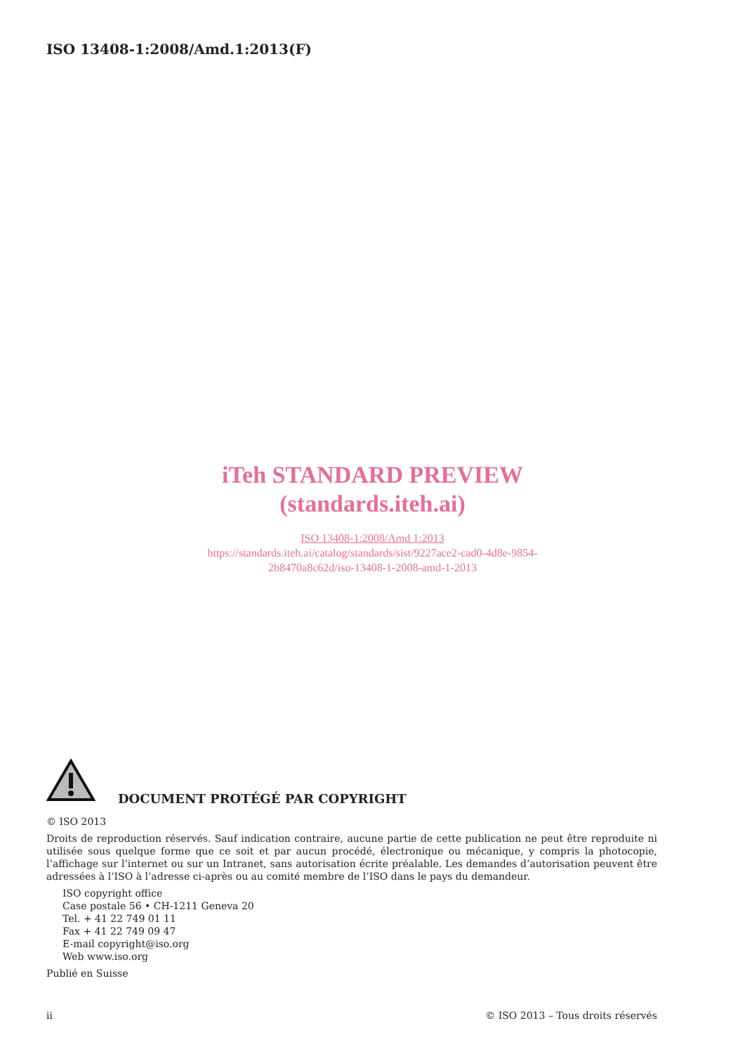ISO 13408-1:2008/Amd.1:2013(F)
iTeh STANDARD PREVIEW
(standards.iteh.ai)
ISO 13408-1:2008/Amd 1:2013
https://standards.iteh.ai/catalog/standards/sist/9227ace2-cad0-4d8e-9854-
2b8470a8c62d/iso-13408-1-2008-amd-1-2013
DOCUMENT PROTÉGÉ PAR COPYRIGHT
© ISO 2013
Droits de reproduction réservés. Sauf indication contraire, aucune partie de cette publication ne peut être reproduite ni utilisée sous quelque forme que ce soit et par aucun procédé, électronique ou mécanique, y compris la photocopie, l’affichage sur l’internet ou sur un Intranet, sans autorisation écrite préalable. Les demandes d’autorisation peuvent être adressées à l’ISO à l’adresse ci-après ou au comité membre de l’ISO dans le pays du demandeur.
ISO copyright office
Case postale 56 • CH-1211 Geneva 20
Tel. + 41 22 749 01 11
Fax + 41 22 749 09 47
E-mail copyright@iso.org
Web www.iso.org
Publié en Suisse
ii © ISO 2013 – Tous droits réservés